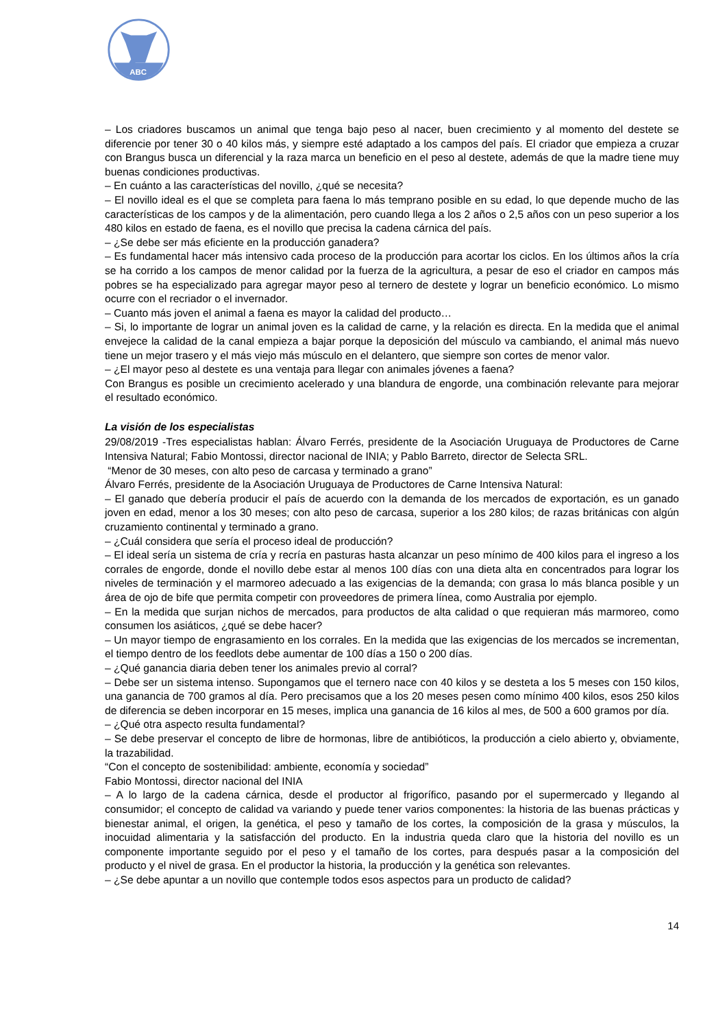ABC
– Los criadores buscamos un animal que tenga bajo peso al nacer, buen crecimiento y al momento del destete se diferencie por tener 30 o 40 kilos más, y siempre esté adaptado a los campos del país. El criador que empieza a cruzar con Brangus busca un diferencial y la raza marca un beneficio en el peso al destete, además de que la madre tiene muy buenas condiciones productivas.
– En cuánto a las características del novillo, ¿qué se necesita?
– El novillo ideal es el que se completa para faena lo más temprano posible en su edad, lo que depende mucho de las características de los campos y de la alimentación, pero cuando llega a los 2 años o 2,5 años con un peso superior a los 480 kilos en estado de faena, es el novillo que precisa la cadena cárnica del país.
– ¿Se debe ser más eficiente en la producción ganadera?
– Es fundamental hacer más intensivo cada proceso de la producción para acortar los ciclos. En los últimos años la cría se ha corrido a los campos de menor calidad por la fuerza de la agricultura, a pesar de eso el criador en campos más pobres se ha especializado para agregar mayor peso al ternero de destete y lograr un beneficio económico. Lo mismo ocurre con el recriador o el invernador.
– Cuanto más joven el animal a faena es mayor la calidad del producto…
– Si, lo importante de lograr un animal joven es la calidad de carne, y la relación es directa. En la medida que el animal envejece la calidad de la canal empieza a bajar porque la deposición del músculo va cambiando, el animal más nuevo tiene un mejor trasero y el más viejo más músculo en el delantero, que siempre son cortes de menor valor.
– ¿El mayor peso al destete es una ventaja para llegar con animales jóvenes a faena?
Con Brangus es posible un crecimiento acelerado y una blandura de engorde, una combinación relevante para mejorar el resultado económico.
La visión de los especialistas
29/08/2019 -Tres especialistas hablan: Álvaro Ferrés, presidente de la Asociación Uruguaya de Productores de Carne Intensiva Natural; Fabio Montossi, director nacional de INIA; y Pablo Barreto, director de Selecta SRL.
“Menor de 30 meses, con alto peso de carcasa y terminado a grano”
Álvaro Ferrés, presidente de la Asociación Uruguaya de Productores de Carne Intensiva Natural:
– El ganado que debería producir el país de acuerdo con la demanda de los mercados de exportación, es un ganado joven en edad, menor a los 30 meses; con alto peso de carcasa, superior a los 280 kilos; de razas británicas con algún cruzamiento continental y terminado a grano.
– ¿Cuál considera que sería el proceso ideal de producción?
– El ideal sería un sistema de cría y recría en pasturas hasta alcanzar un peso mínimo de 400 kilos para el ingreso a los corrales de engorde, donde el novillo debe estar al menos 100 días con una dieta alta en concentrados para lograr los niveles de terminación y el marmoreo adecuado a las exigencias de la demanda; con grasa lo más blanca posible y un área de ojo de bife que permita competir con proveedores de primera línea, como Australia por ejemplo.
– En la medida que surjan nichos de mercados, para productos de alta calidad o que requieran más marmoreo, como consumen los asiáticos, ¿qué se debe hacer?
– Un mayor tiempo de engrasamiento en los corrales. En la medida que las exigencias de los mercados se incrementan, el tiempo dentro de los feedlots debe aumentar de 100 días a 150 o 200 días.
– ¿Qué ganancia diaria deben tener los animales previo al corral?
– Debe ser un sistema intenso. Supongamos que el ternero nace con 40 kilos y se desteta a los 5 meses con 150 kilos, una ganancia de 700 gramos al día. Pero precisamos que a los 20 meses pesen como mínimo 400 kilos, esos 250 kilos de diferencia se deben incorporar en 15 meses, implica una ganancia de 16 kilos al mes, de 500 a 600 gramos por día.
– ¿Qué otra aspecto resulta fundamental?
– Se debe preservar el concepto de libre de hormonas, libre de antibióticos, la producción a cielo abierto y, obviamente, la trazabilidad.
“Con el concepto de sostenibilidad: ambiente, economía y sociedad”
Fabio Montossi, director nacional del INIA
– A lo largo de la cadena cárnica, desde el productor al frigorífico, pasando por el supermercado y llegando al consumidor; el concepto de calidad va variando y puede tener varios componentes: la historia de las buenas prácticas y bienestar animal, el origen, la genética, el peso y tamaño de los cortes, la composición de la grasa y músculos, la inocuidad alimentaria y la satisfacción del producto. En la industria queda claro que la historia del novillo es un componente importante seguido por el peso y el tamaño de los cortes, para después pasar a la composición del producto y el nivel de grasa. En el productor la historia, la producción y la genética son relevantes.
– ¿Se debe apuntar a un novillo que contemple todos esos aspectos para un producto de calidad?
14